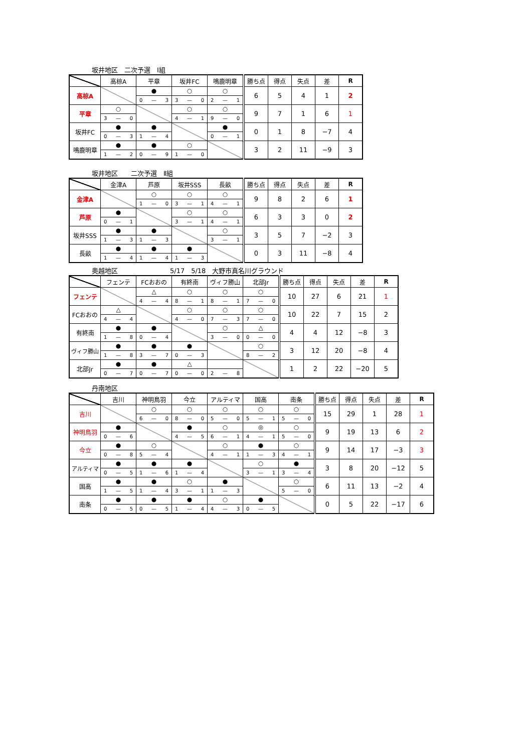坂井地区　二次予選　Ⅰ組
| | 高椋A | 平章 | 坂井FC | 鳴鹿明章 | 勝ち点 | 得点 | 失点 | 差 | R |
| --- | --- | --- | --- | --- | --- | --- | --- | --- | --- |
| 高椋A | | ● 0 — 3 | ○ 3 — 0 | ○ 2 — 1 | 6 | 5 | 4 | 1 | 2 |
| 平章 | ○ 3 — 0 | | ○ 4 — 1 | ○ 9 — 0 | 9 | 7 | 1 | 6 | 1 |
| 坂井FC | ● 0 — 3 | ● 1 — 4 | | ● 0 — 1 | 0 | 1 | 8 | −7 | 4 |
| 鳴鹿明章 | ● 1 — 2 | ● 0 — 9 | ○ 1 — 0 | | 3 | 2 | 11 | −9 | 3 |
坂井地区　　二次予選　Ⅱ組
| | 金津A | 芦原 | 坂井SSS | 長畝 | 勝ち点 | 得点 | 失点 | 差 | R |
| --- | --- | --- | --- | --- | --- | --- | --- | --- | --- |
| 金津A | | ○ 1 — 0 | ○ 3 — 1 | ○ 4 — 1 | 9 | 8 | 2 | 6 | 1 |
| 芦原 | ● 0 — 1 | | ○ 3 — 1 | ○ 4 — 1 | 6 | 3 | 3 | 0 | 2 |
| 坂井SSS | ● 1 — 3 | ● 1 — 3 | | ○ 3 — 1 | 3 | 5 | 7 | −2 | 3 |
| 長畝 | ● 1 — 4 | ● 1 — 4 | ● 1 — 3 | | 0 | 3 | 11 | −8 | 4 |
奥越地区　　　　　　　　5/17　5/18　大野市真名川グラウンド
| | フェンテ | FCおおの | 有終南 | ヴィフ勝山 | 北部Jr | 勝ち点 | 得点 | 失点 | 差 | R |
| --- | --- | --- | --- | --- | --- | --- | --- | --- | --- | --- |
| フェンテ | | △ 4 — 4 | ○ 8 — 1 | ○ 8 — 1 | ○ 7 — 0 | 10 | 27 | 6 | 21 | 1 |
| FCおおの | △ 4 — 4 | | ○ 4 — 0 | ○ 7 — 3 | ○ 7 — 0 | 10 | 22 | 7 | 15 | 2 |
| 有終南 | ● 1 — 8 | ● 0 — 4 | | ○ 3 — 0 | △ 0 — 0 | 4 | 4 | 12 | −8 | 3 |
| ヴィフ勝山 | ● 1 — 8 | ● 3 — 7 | ● 0 — 3 | | ○ 8 — 2 | 3 | 12 | 20 | −8 | 4 |
| 北部Jr | ● 0 — 7 | ● 0 — 7 | △ 0 — 0 | 2 — 8 | | 1 | 2 | 22 | −20 | 5 |
丹南地区
| | 吉川 | 神明鳥羽 | 今立 | アルティマ | 国高 | 南条 | 勝ち点 | 得点 | 失点 | 差 | R |
| --- | --- | --- | --- | --- | --- | --- | --- | --- | --- | --- | --- |
| 吉川 | | ○ 6 — 0 | ○ 8 — 0 | ○ 5 — 0 | ○ 5 — 1 | ○ 5 — 0 | 15 | 29 | 1 | 28 | 1 |
| 神明鳥羽 | ● 0 — 6 | | ● 4 — 5 | ○ 6 — 1 | ◎ 4 — 1 | ○ 5 — 0 | 9 | 19 | 13 | 6 | 2 |
| 今立 | ● 0 — 8 | ○ 5 — 4 | | ○ 4 — 1 | ● 1 — 3 | ○ 4 — 1 | 9 | 14 | 17 | −3 | 3 |
| アルティマ | ● 0 — 5 | ● 1 — 6 | ● 1 — 4 | | ○ 3 — 1 | ● 3 — 4 | 3 | 8 | 20 | −12 | 5 |
| 国高 | ● 1 — 5 | ● 1 — 4 | ○ 3 — 1 | ● 1 — 3 | | ○ 5 — 0 | 6 | 11 | 13 | −2 | 4 |
| 南条 | ● 0 — 5 | ● 0 — 5 | ● 1 — 4 | ○ 4 — 3 | ● 0 — 5 | | 0 | 5 | 22 | −17 | 6 |